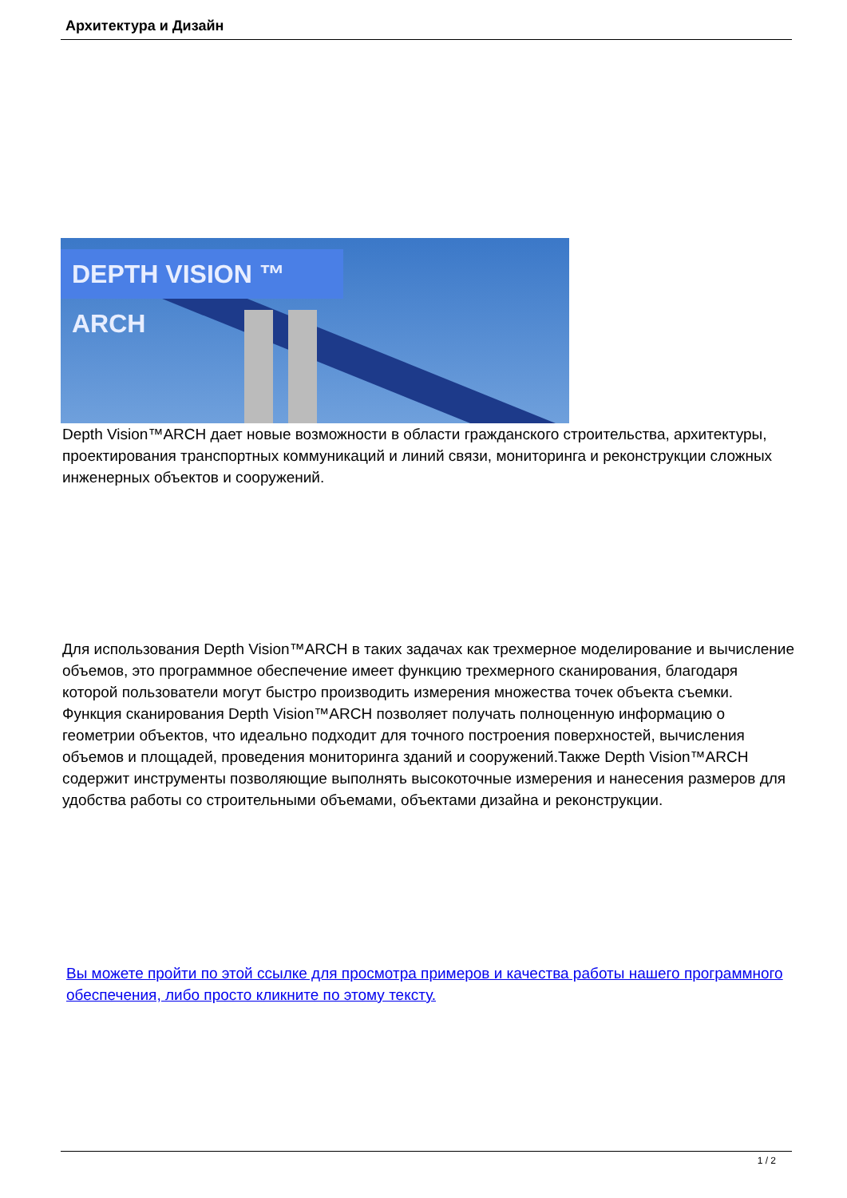Архитектура и Дизайн
DEPTH VISION ™ ARCH
Depth Vision™ARCH дает новые возможности в области гражданского строительства, архитектуры, проектирования транспортных коммуникаций и линий связи, мониторинга и реконструкции сложных инженерных объектов и сооружений.
Для использования Depth Vision™ARCH в таких задачах как трехмерное моделирование и вычисление объемов, это программное обеспечение имеет функцию трехмерного сканирования, благодаря которой пользователи могут быстро производить измерения множества точек объекта съемки. Функция сканирования Depth Vision™ARCH позволяет получать полноценную информацию о геометрии объектов, что идеально подходит для точного построения поверхностей, вычисления объемов и площадей, проведения мониторинга зданий и сооружений.Также Depth Vision™ARCH содержит инструменты позволяющие выполнять высокоточные измерения и нанесения размеров для удобства работы со строительными объемами, объектами дизайна и реконструкции.
Вы можете пройти по этой ссылке для просмотра примеров и качества работы нашего программного обеспечения, либо просто кликните по этому тексту.
1 / 2